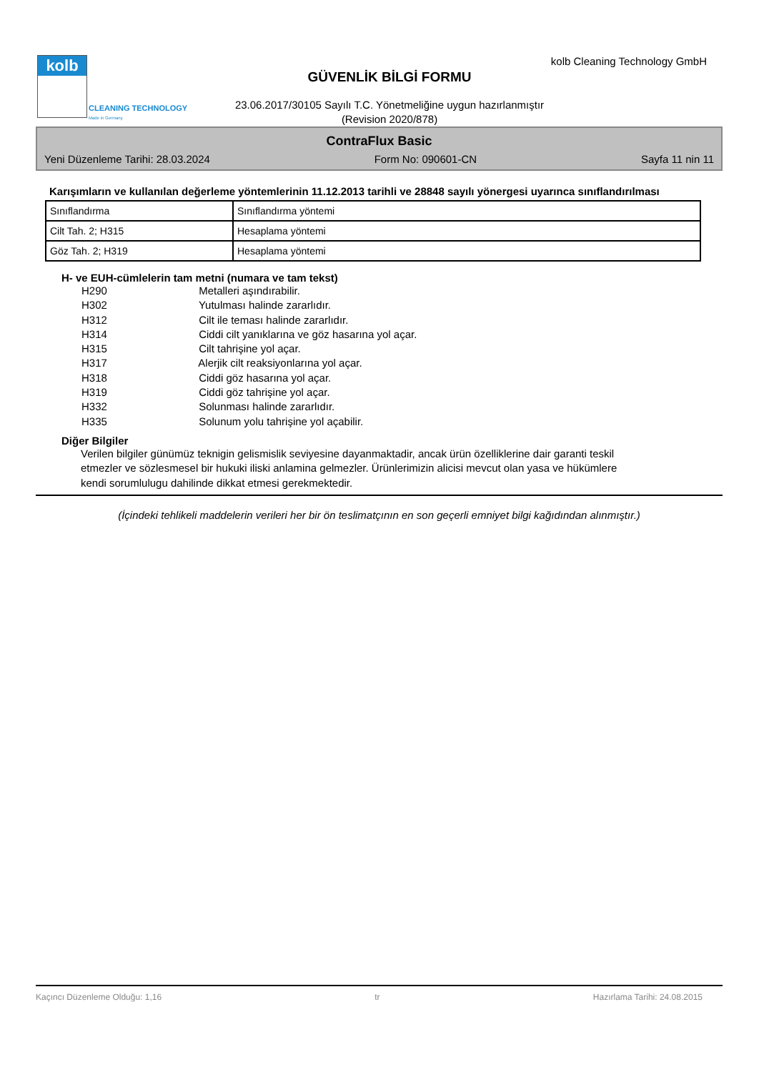kolb
CLEANING TECHNOLOGY
Made in Germany
kolb Cleaning Technology GmbH
GÜVENLİK BİLGİ FORMU
23.06.2017/30105 Sayılı T.C. Yönetmeliğine uygun hazırlanmıştır
(Revision 2020/878)
ContraFlux Basic
Yeni Düzenleme Tarihi: 28.03.2024 Form No: 090601-CN Sayfa 11 nin 11
Karışımların ve kullanılan değerleme yöntemlerinin 11.12.2013 tarihli ve 28848 sayılı yönergesi uyarınca sınıflandırılması
| Sınıflandırma | Sınıflandırma yöntemi |
| Cilt Tah. 2; H315 | Hesaplama yöntemi |
| Göz Tah. 2; H319 | Hesaplama yöntemi |
H- ve EUH-cümlelerin tam metni (numara ve tam tekst)
H290 Metalleri aşındırabilir.
H302 Yutulması halinde zararlıdır.
H312 Cilt ile teması halinde zararlıdır.
H314 Ciddi cilt yanıklarına ve göz hasarına yol açar.
H315 Cilt tahrişine yol açar.
H317 Alerjik cilt reaksiyonlarına yol açar.
H318 Ciddi göz hasarına yol açar.
H319 Ciddi göz tahrişine yol açar.
H332 Solunması halinde zararlıdır.
H335 Solunum yolu tahrişine yol açabilir.
Diğer Bilgiler
Verilen bilgiler günümüz teknigin gelismislik seviyesine dayanmaktadir, ancak ürün özelliklerine dair garanti teskil etmezler ve sözlesmesel bir hukuki iliski anlamina gelmezler. Ürünlerimizin alicisi mevcut olan yasa ve hükümlere kendi sorumlulugu dahilinde dikkat etmesi gerekmektedir.
(İçindeki tehlikeli maddelerin verileri her bir ön teslimatçının en son geçerli emniyet bilgi kağıdından alınmıştır.)
Kaçıncı Düzenleme Olduğu: 1,16 tr Hazırlama Tarihi: 24.08.2015